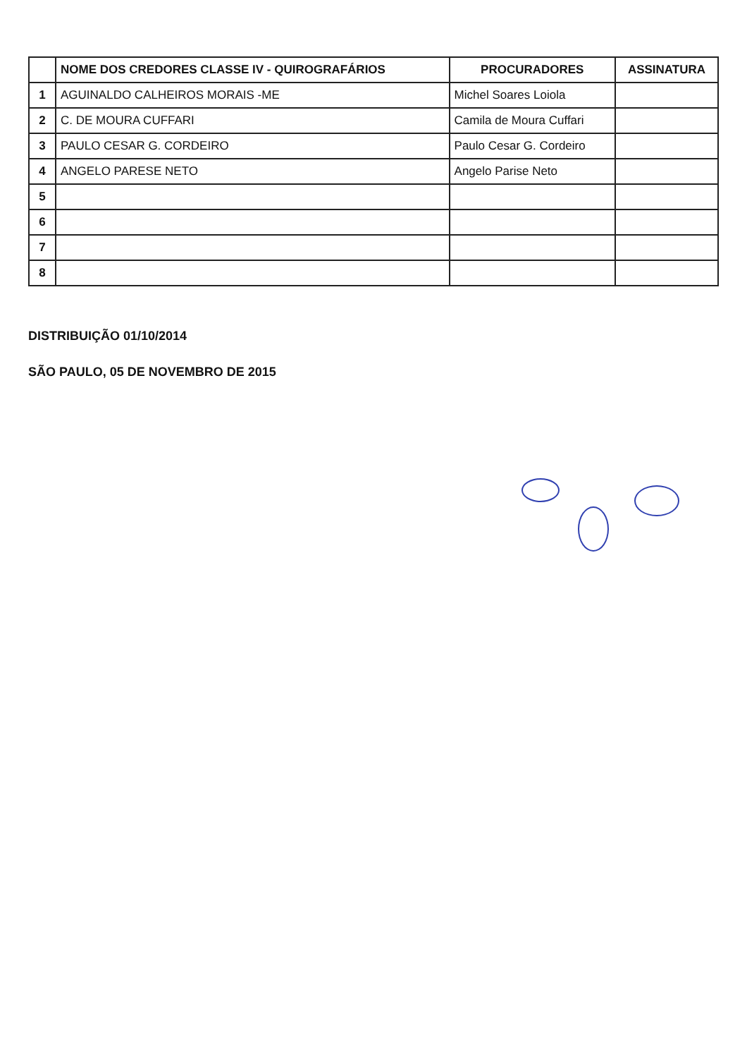| | NOME DOS CREDORES CLASSE IV - QUIROGRAFÁRIOS | PROCURADORES | ASSINATURA |
| --- | --- | --- | --- |
| 1 | AGUINALDO CALHEIROS MORAIS -ME | Michel Soares Loiola | |
| 2 | C. DE MOURA CUFFARI | Camila de Moura Cuffari | |
| 3 | PAULO CESAR G. CORDEIRO | Paulo Cesar G. Cordeiro | |
| 4 | ANGELO PARESE NETO | Angelo Parise Neto | |
| 5 | | | |
| 6 | | | |
| 7 | | | |
| 8 | | | |
DISTRIBUIÇÃO 01/10/2014
SÃO PAULO, 05 DE NOVEMBRO DE 2015